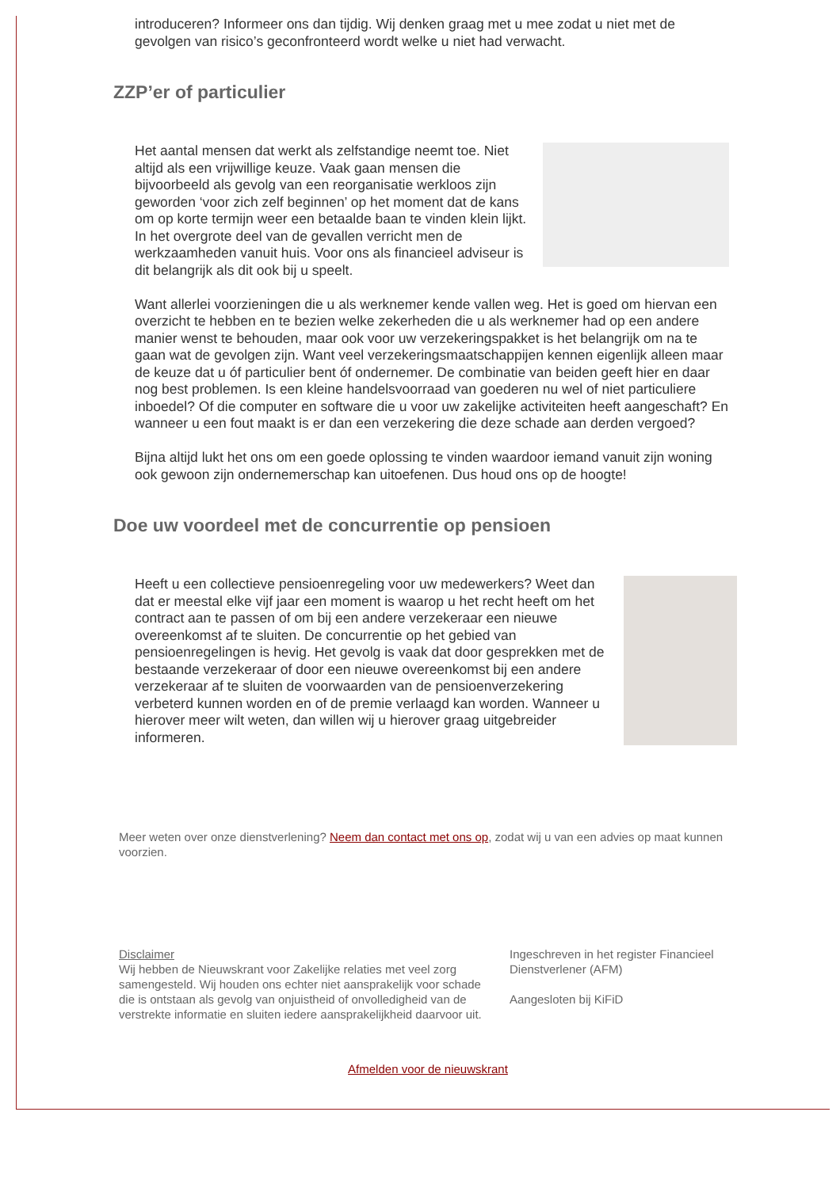introduceren? Informeer ons dan tijdig. Wij denken graag met u mee zodat u niet met de gevolgen van risico’s geconfronteerd wordt welke u niet had verwacht.
ZZP’er of particulier
Het aantal mensen dat werkt als zelfstandige neemt toe. Niet altijd als een vrijwillige keuze. Vaak gaan mensen die bijvoorbeeld als gevolg van een reorganisatie werkloos zijn geworden ‘voor zich zelf beginnen’ op het moment dat de kans om op korte termijn weer een betaalde baan te vinden klein lijkt. In het overgrote deel van de gevallen verricht men de werkzaamheden vanuit huis. Voor ons als financieel adviseur is dit belangrijk als dit ook bij u speelt.
Want allerlei voorzieningen die u als werknemer kende vallen weg. Het is goed om hiervan een overzicht te hebben en te bezien welke zekerheden die u als werknemer had op een andere manier wenst te behouden, maar ook voor uw verzekeringspakket is het belangrijk om na te gaan wat de gevolgen zijn. Want veel verzekeringsmaatschappijen kennen eigenlijk alleen maar de keuze dat u óf particulier bent óf ondernemer. De combinatie van beiden geeft hier en daar nog best problemen. Is een kleine handelsvoorraad van goederen nu wel of niet particuliere inboedel? Of die computer en software die u voor uw zakelijke activiteiten heeft aangeschaft? En wanneer u een fout maakt is er dan een verzekering die deze schade aan derden vergoed?
Bijna altijd lukt het ons om een goede oplossing te vinden waardoor iemand vanuit zijn woning ook gewoon zijn ondernemerschap kan uitoefenen. Dus houd ons op de hoogte!
Doe uw voordeel met de concurrentie op pensioen
Heeft u een collectieve pensioenregeling voor uw medewerkers? Weet dan dat er meestal elke vijf jaar een moment is waarop u het recht heeft om het contract aan te passen of om bij een andere verzekeraar een nieuwe overeenkomst af te sluiten. De concurrentie op het gebied van pensioenregelingen is hevig. Het gevolg is vaak dat door gesprekken met de bestaande verzekeraar of door een nieuwe overeenkomst bij een andere verzekeraar af te sluiten de voorwaarden van de pensioenverzekering verbeterd kunnen worden en of de premie verlaagd kan worden. Wanneer u hierover meer wilt weten, dan willen wij u hierover graag uitgebreider informeren.
Meer weten over onze dienstverlening? Neem dan contact met ons op, zodat wij u van een advies op maat kunnen voorzien.
Disclaimer
Wij hebben de Nieuwskrant voor Zakelijke relaties met veel zorg samengesteld. Wij houden ons echter niet aansprakelijk voor schade die is ontstaan als gevolg van onjuistheid of onvolledigheid van de verstrekte informatie en sluiten iedere aansprakelijkheid daarvoor uit.
Ingeschreven in het register Financieel Dienstverlener (AFM)
Aangesloten bij KiFiD
Afmelden voor de nieuwskrant